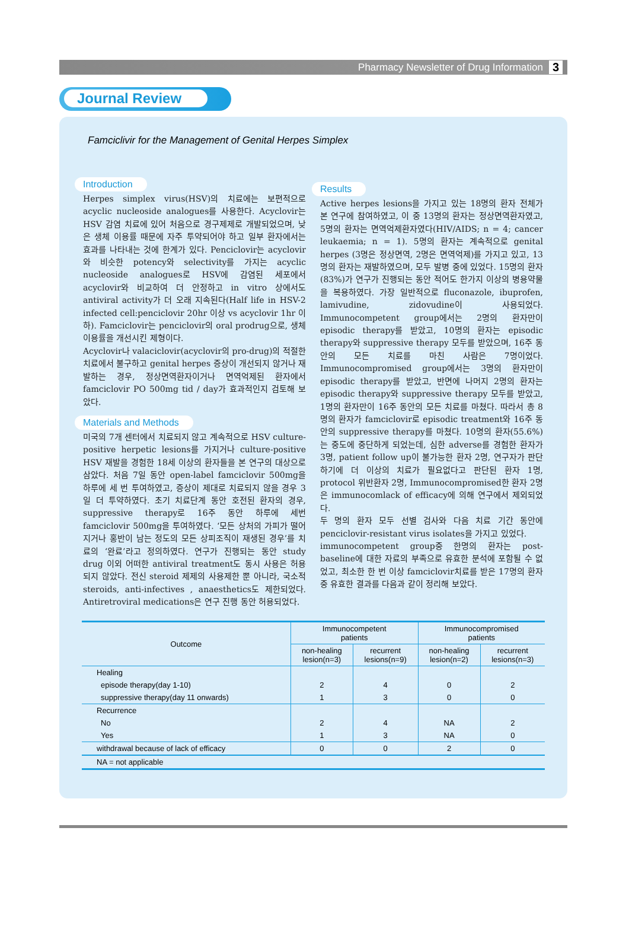Pharmacy Newsletter of Drug Information 3
Journal Review
Famciclivir for the Management of Genital Herpes Simplex
Introduction
Herpes simplex virus(HSV)의 치료에는 보편적으로 acyclic nucleoside analogues를 사용한다. Acyclovir는 HSV 감염 치료에 있어 처음으로 경구제제로 개발되었으며, 낮은 생체 이용률 때문에 자주 투약되어야 하고 일부 환자에서는 효과를 나타내는 것에 한계가 있다. Penciclovir는 acyclovir와 비슷한 potency와 selectivity를 가지는 acyclic nucleoside analogues로 HSV에 감염된 세포에서 acyclovir와 비교하여 더 안정하고 in vitro 상에서도 antiviral activity가 더 오래 지속된다(Half life in HSV-2 infected cell:penciclovir 20hr 이상 vs acyclovir 1hr 이하). Famciclovir는 penciclovir의 oral prodrug으로, 생체 이용률을 개선시킨 제형이다.
Acyclovir나 valaciclovir(acyclovir의 pro-drug)의 적절한 치료에서 불구하고 genital herpes 증상이 개선되지 않거나 재발하는 경우, 정상면역환자이거나 면역억제된 환자에서 famciclovir PO 500mg tid / day가 효과적인지 검토해 보았다.
Materials and Methods
미국의 7개 센터에서 치료되지 않고 계속적으로 HSV culture-positive herpetic lesions를 가지거나 culture-positive HSV 재발을 경험한 18세 이상의 환자들을 본 연구의 대상으로 삼았다. 처음 7일 동안 open-label famciclovir 500mg을 하루에 세 번 투여하였고, 증상이 제대로 치료되지 않을 경우 3일 더 투약하였다. 초기 치료단계 동안 호전된 환자의 경우, suppressive therapy로 16주 동안 하루에 세번 famciclovir 500mg을 투여하였다. ‘모든 상처의 가피가 떨어지거나 홍반이 남는 정도의 모든 상피조직이 재생된 경우’를 치료의 ‘완료’라고 정의하였다. 연구가 진행되는 동안 study drug 이외 어떠한 antiviral treatment도 동시 사용은 허용되지 않았다. 전신 steroid 제제의 사용제한 뿐 아니라, 국소적 steroids, anti-infectives , anaesthetics도 제한되었다. Antiretroviral medications은 연구 진행 동안 허용되었다.
Results
Active herpes lesions을 가지고 있는 18명의 환자 전체가 본 연구에 참여하였고, 이 중 13명의 환자는 정상면역환자였고, 5명의 환자는 면역억제환자였다(HIV/AIDS; n = 4; cancer leukaemia; n = 1). 5명의 환자는 계속적으로 genital herpes (3명은 정상면역, 2명은 면역억제)를 가지고 있고, 13명의 환자는 재발하였으며, 모두 발병 중에 있었다. 15명의 환자(83%)가 연구가 진행되는 동안 적어도 한가지 이상의 병용약물을 복용하였다. 가장 일반적으로 fluconazole, ibuprofen, lamivudine, zidovudine이 사용되었다. Immunocompetent group에서는 2명의 환자만이 episodic therapy를 받았고, 10명의 환자는 episodic therapy와 suppressive therapy 모두를 받았으며, 16주 동안의 모든 치료를 마친 사람은 7명이었다. Immunocompromised group에서는 3명의 환자만이 episodic therapy를 받았고, 반면에 나머지 2명의 환자는 episodic therapy와 suppressive therapy 모두를 받았고, 1명의 환자만이 16주 동안의 모든 치료를 마쳤다. 따라서 총 8명의 환자가 famciclovir로 episodic treatment와 16주 동안의 suppressive therapy를 마쳤다. 10명의 환자(55.6%)는 중도에 중단하게 되었는데, 심한 adverse를 경험한 환자가 3명, patient follow up이 불가능한 환자 2명, 연구자가 판단하기에 더 이상의 치료가 필요없다고 판단된 환자 1명, protocol 위반환자 2명, Immunocompromised한 환자 2명은 immunocomlack of efficacy에 의해 연구에서 제외되었다.
두 명의 환자 모두 선별 검사와 다음 치료 기간 동안에 penciclovir-resistant virus isolates을 가지고 있었다.
immunocompetent group중 한명의 환자는 post-baseline에 대한 자료의 부족으로 유효한 분석에 포함될 수 없었고, 최소한 한 번 이상 famciclovir치료를 받은 17명의 환자 중 유효한 결과를 다음과 같이 정리해 보았다.
| Outcome | Immunocompetent patients | | Immunocompromised patients | |
| --- | --- | --- | --- | --- |
| | non-healing lesion(n=3) | recurrent lesions(n=9) | non-healing lesion(n=2) | recurrent lesions(n=3) |
| Healing | | | | |
| episode therapy(day 1-10) | 2 | 4 | 0 | 2 |
| suppressive therapy(day 11 onwards) | 1 | 3 | 0 | 0 |
| Recurrence | | | | |
| No | 2 | 4 | NA | 2 |
| Yes | 1 | 3 | NA | 0 |
| withdrawal because of lack of efficacy | 0 | 0 | 2 | 0 |
| NA = not applicable | | | | |